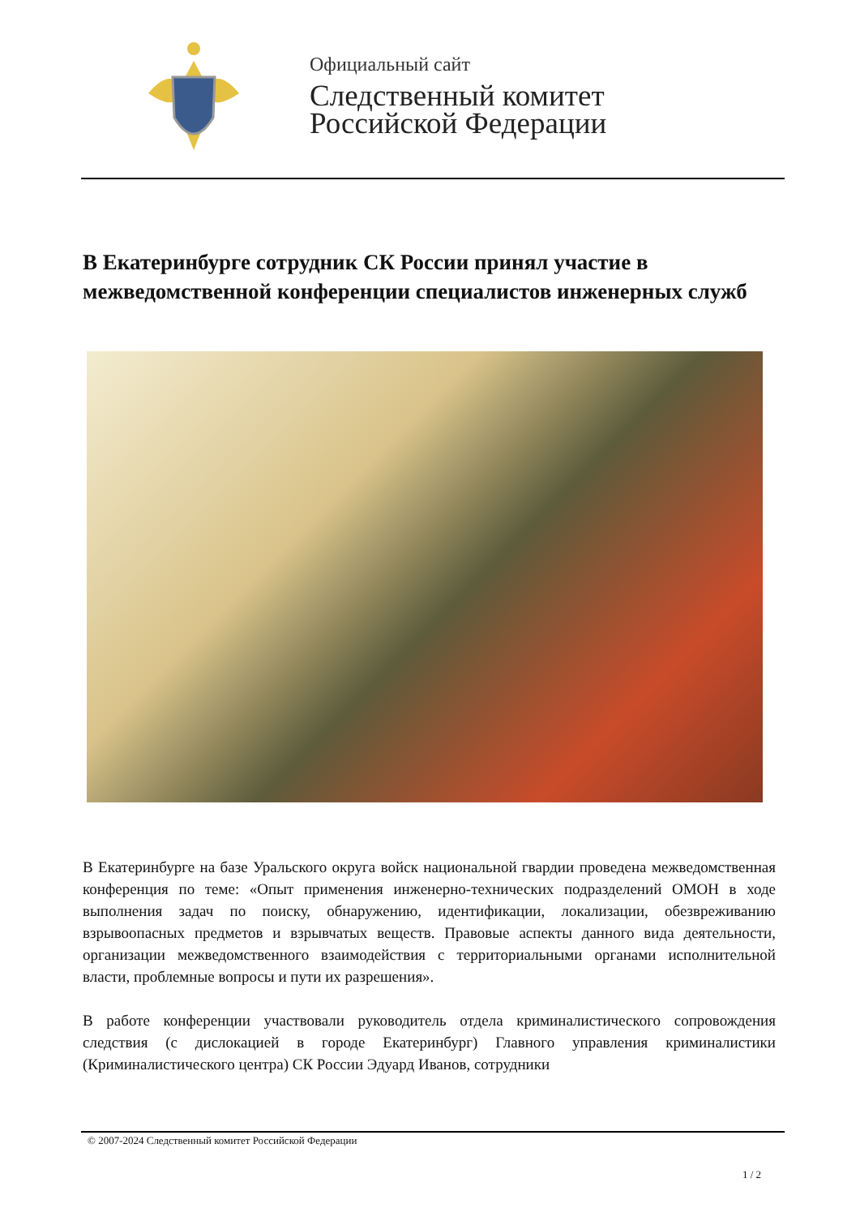Официальный сайт
Следственный комитет
Российской Федерации
В Екатеринбурге сотрудник СК России принял участие в межведомственной конференции специалистов инженерных служб
В Екатеринбурге на базе Уральского округа войск национальной гвардии проведена межведомственная конференция по теме: «Опыт применения инженерно-технических подразделений ОМОН в ходе выполнения задач по поиску, обнаружению, идентификации, локализации, обезвреживанию взрывоопасных предметов и взрывчатых веществ. Правовые аспекты данного вида деятельности, организации межведомственного взаимодействия с территориальными органами исполнительной власти, проблемные вопросы и пути их разрешения».
В работе конференции участвовали руководитель отдела криминалистического сопровождения следствия (с дислокацией в городе Екатеринбург) Главного управления криминалистики (Криминалистического центра) СК России Эдуард Иванов, сотрудники
© 2007-2024 Следственный комитет Российской Федерации
1 / 2